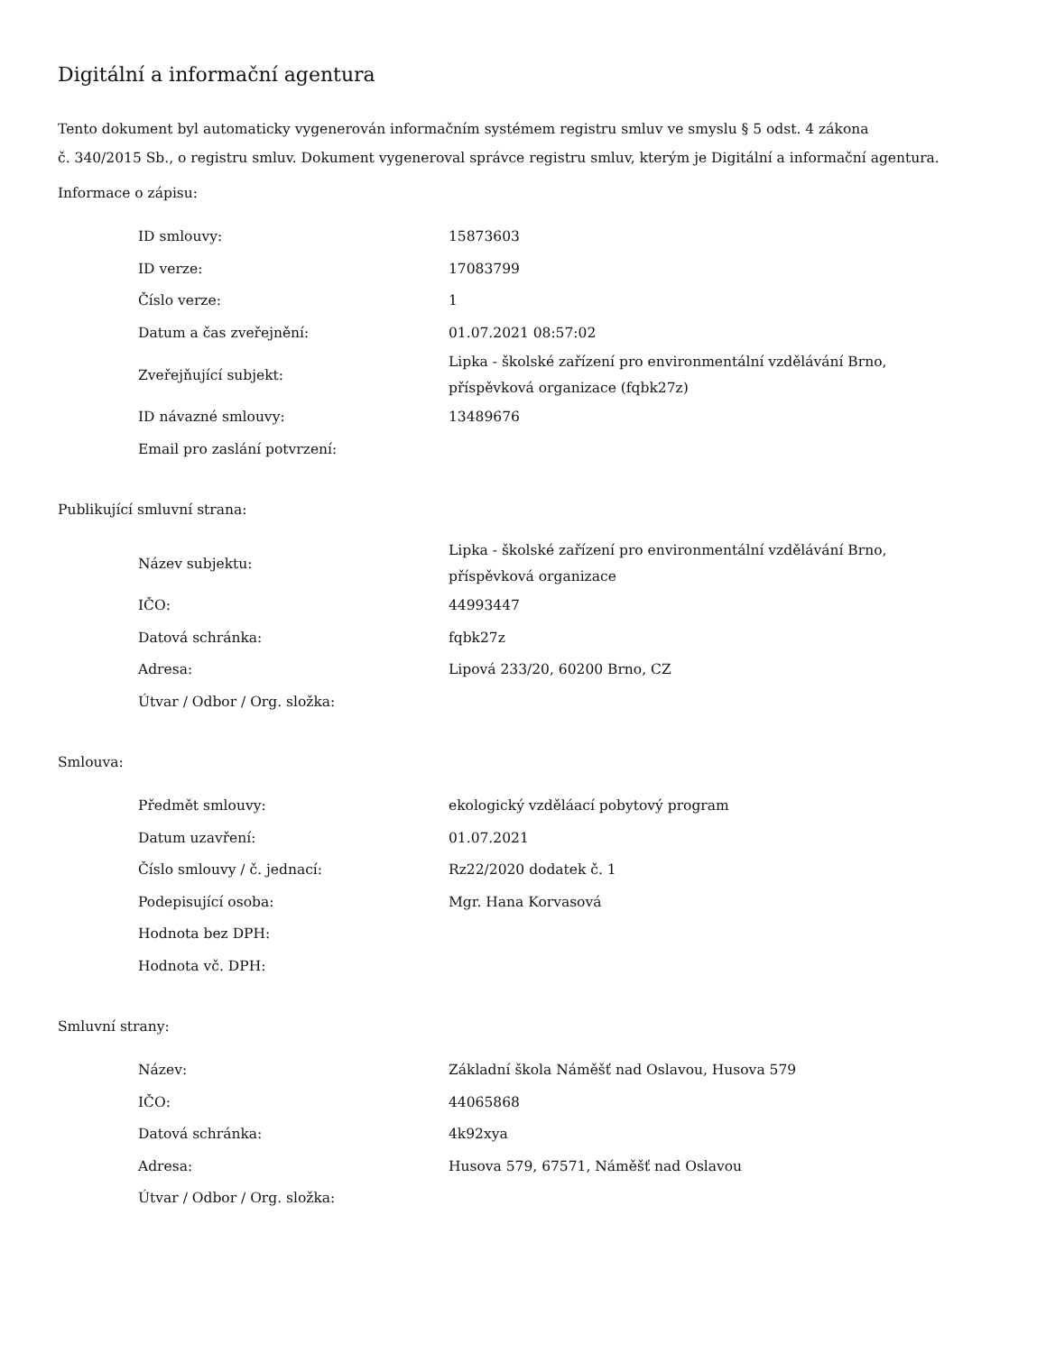Digitální a informační agentura
Tento dokument byl automaticky vygenerován informačním systémem registru smluv ve smyslu § 5 odst. 4 zákona
č. 340/2015 Sb., o registru smluv. Dokument vygeneroval správce registru smluv, kterým je Digitální a informační agentura.
Informace o zápisu:
| ID smlouvy: | 15873603 |
| ID verze: | 17083799 |
| Číslo verze: | 1 |
| Datum a čas zveřejnění: | 01.07.2021 08:57:02 |
| Zveřejňující subjekt: | Lipka - školské zařízení pro environmentální vzdělávání Brno, příspěvková organizace (fqbk27z) |
| ID návazné smlouvy: | 13489676 |
| Email pro zaslání potvrzení: | |
Publikující smluvní strana:
| Název subjektu: | Lipka - školské zařízení pro environmentální vzdělávání Brno, příspěvková organizace |
| IČO: | 44993447 |
| Datová schránka: | fqbk27z |
| Adresa: | Lipová 233/20, 60200 Brno, CZ |
| Útvar / Odbor / Org. složka: | |
Smlouva:
| Předmět smlouvy: | ekologický vzděláací pobytový program |
| Datum uzavření: | 01.07.2021 |
| Číslo smlouvy / č. jednací: | Rz22/2020 dodatek č. 1 |
| Podepisující osoba: | Mgr. Hana Korvasová |
| Hodnota bez DPH: | |
| Hodnota vč. DPH: | |
Smluvní strany:
| Název: | Základní škola Náměšť nad Oslavou, Husova 579 |
| IČO: | 44065868 |
| Datová schránka: | 4k92xya |
| Adresa: | Husova 579, 67571, Náměšť nad Oslavou |
| Útvar / Odbor / Org. složka: | |